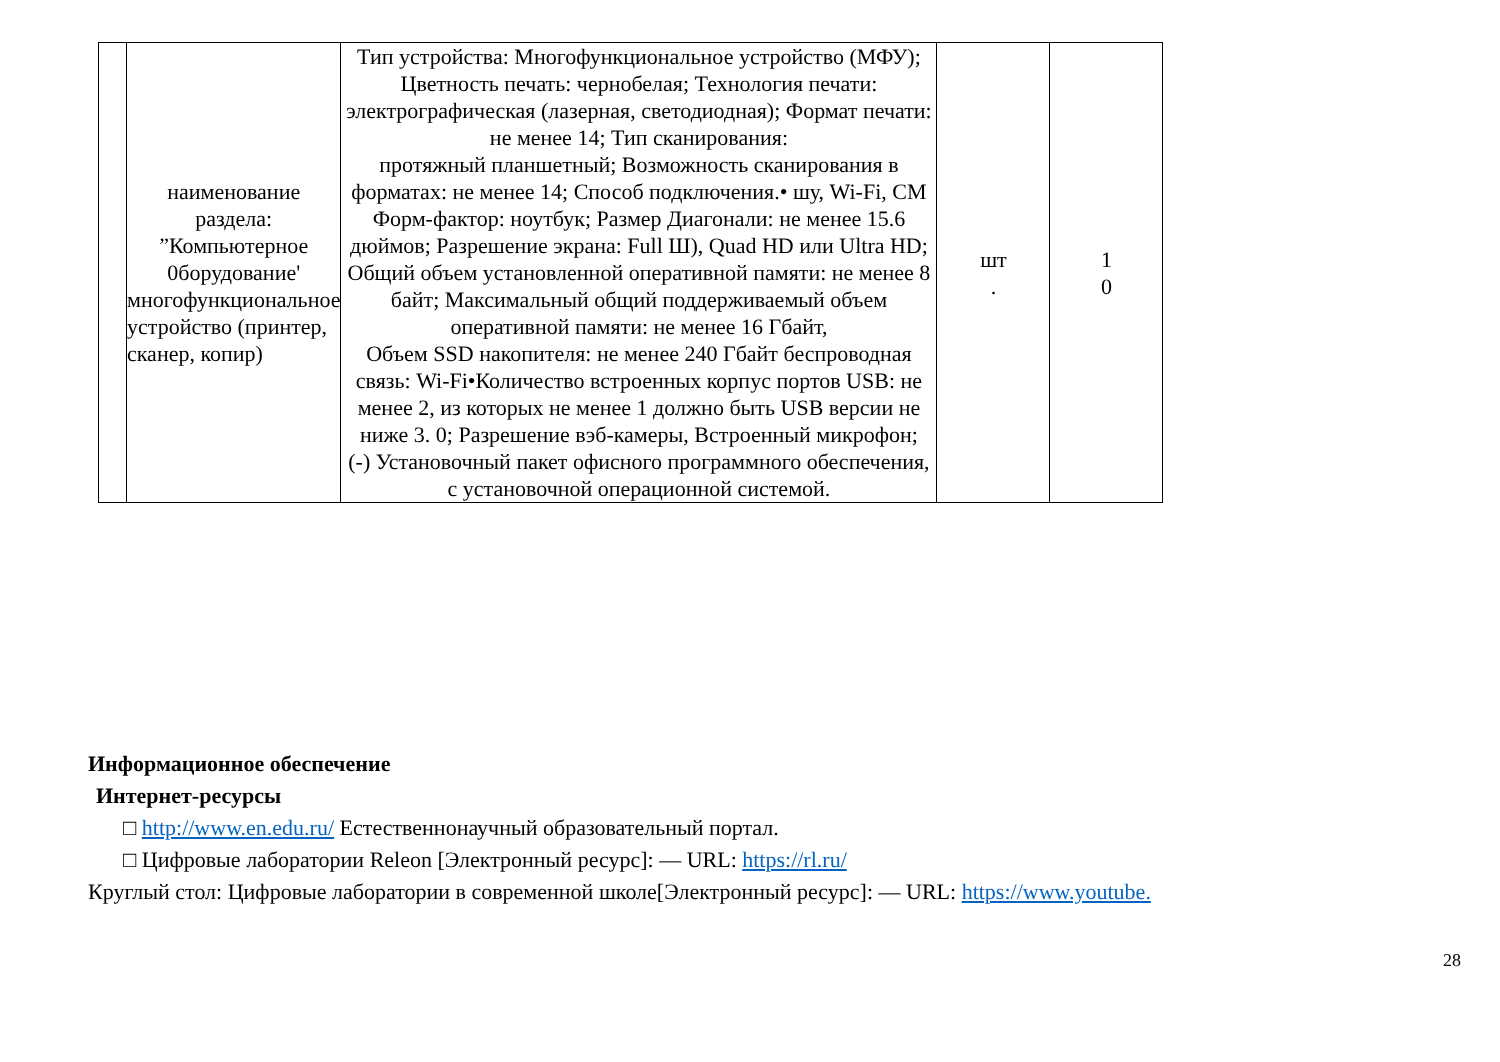| | наименование раздела: ”Компьютерное 0борудование' многофункциональное устройство (принтер, сканер, копир) | Тип устройства: Многофункциональное устройство (МФУ); Цветность печать: чернобелая; Технология печати: электрографическая (лазерная, светодиодная); Формат печати: не менее 14; Тип сканирования: протяжный планшетный; Возможность сканирования в форматах: не менее 14; Способ подключения.• шу, Wi-Fi, СМ Форм-фактор: ноутбук; Размер Диагонали: не менее 15.6 дюймов; Разрешение экрана: Full Ш), Quad HD или Ultra HD; Общий объем установленной оперативной памяти: не менее 8 байт; Максимальный общий поддерживаемый объем оперативной памяти: не менее 16 Гбайт, Объем SSD накопителя: не менее 240 Гбайт беспроводная связь: Wi-Fi•Количество встроенных корпус портов USB: не менее 2, из которых не менее 1 должно быть USB версии не ниже 3. 0; Разрешение вэб-камеры, Встроенный микрофон; (-) Установочный пакет офисного программного обеспечения, с установочной операционной системой. | шт . | 1 0 |
Информационное обеспечение
Интернет-ресурсы
□ http://www.en.edu.ru/ Естественнонаучный образовательный портал.
□ Цифровые лаборатории Releon [Электронный ресурс]: — URL: https://rl.ru/
Круглый стол: Цифровые лаборатории в современной школе[Электронный ресурс]: — URL: https://www.youtube.
28